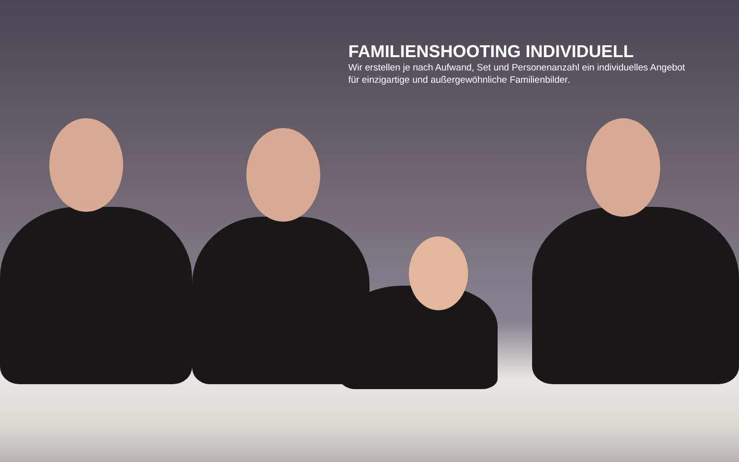FAMILIENSHOOTING INDIVIDUELL
Wir erstellen je nach Aufwand, Set und Personenanzahl ein individuelles Angebot für einzigartige und außergewöhnliche Familienbilder.